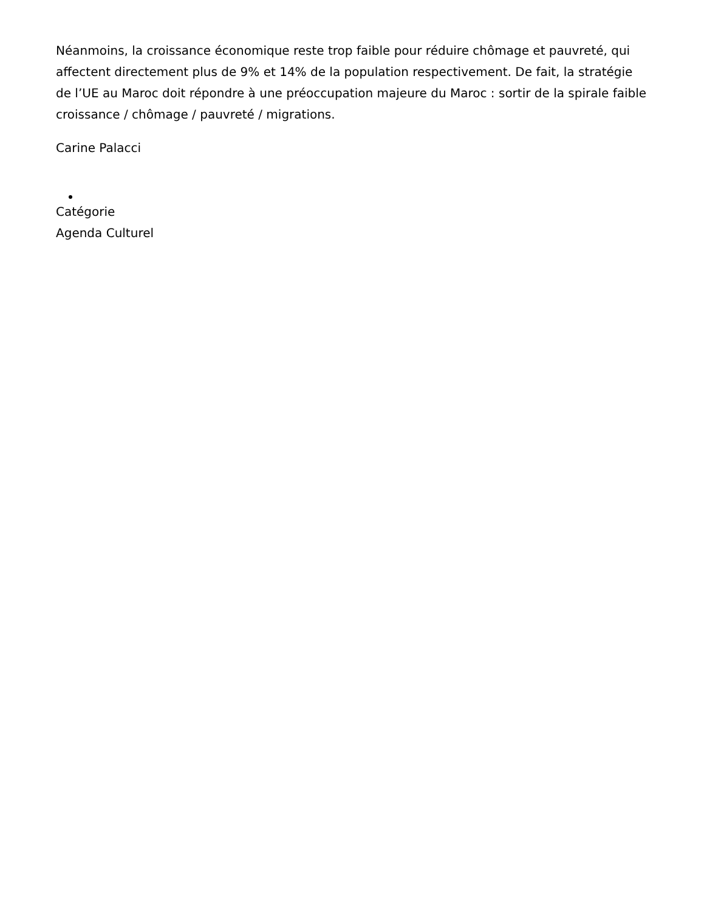Néanmoins, la croissance économique reste trop faible pour réduire chômage et pauvreté, qui affectent directement plus de 9% et 14% de la population respectivement. De fait, la stratégie de l’UE au Maroc doit répondre à une préoccupation majeure du Maroc : sortir de la spirale faible croissance / chômage / pauvreté / migrations.
Carine Palacci
Catégorie
Agenda Culturel